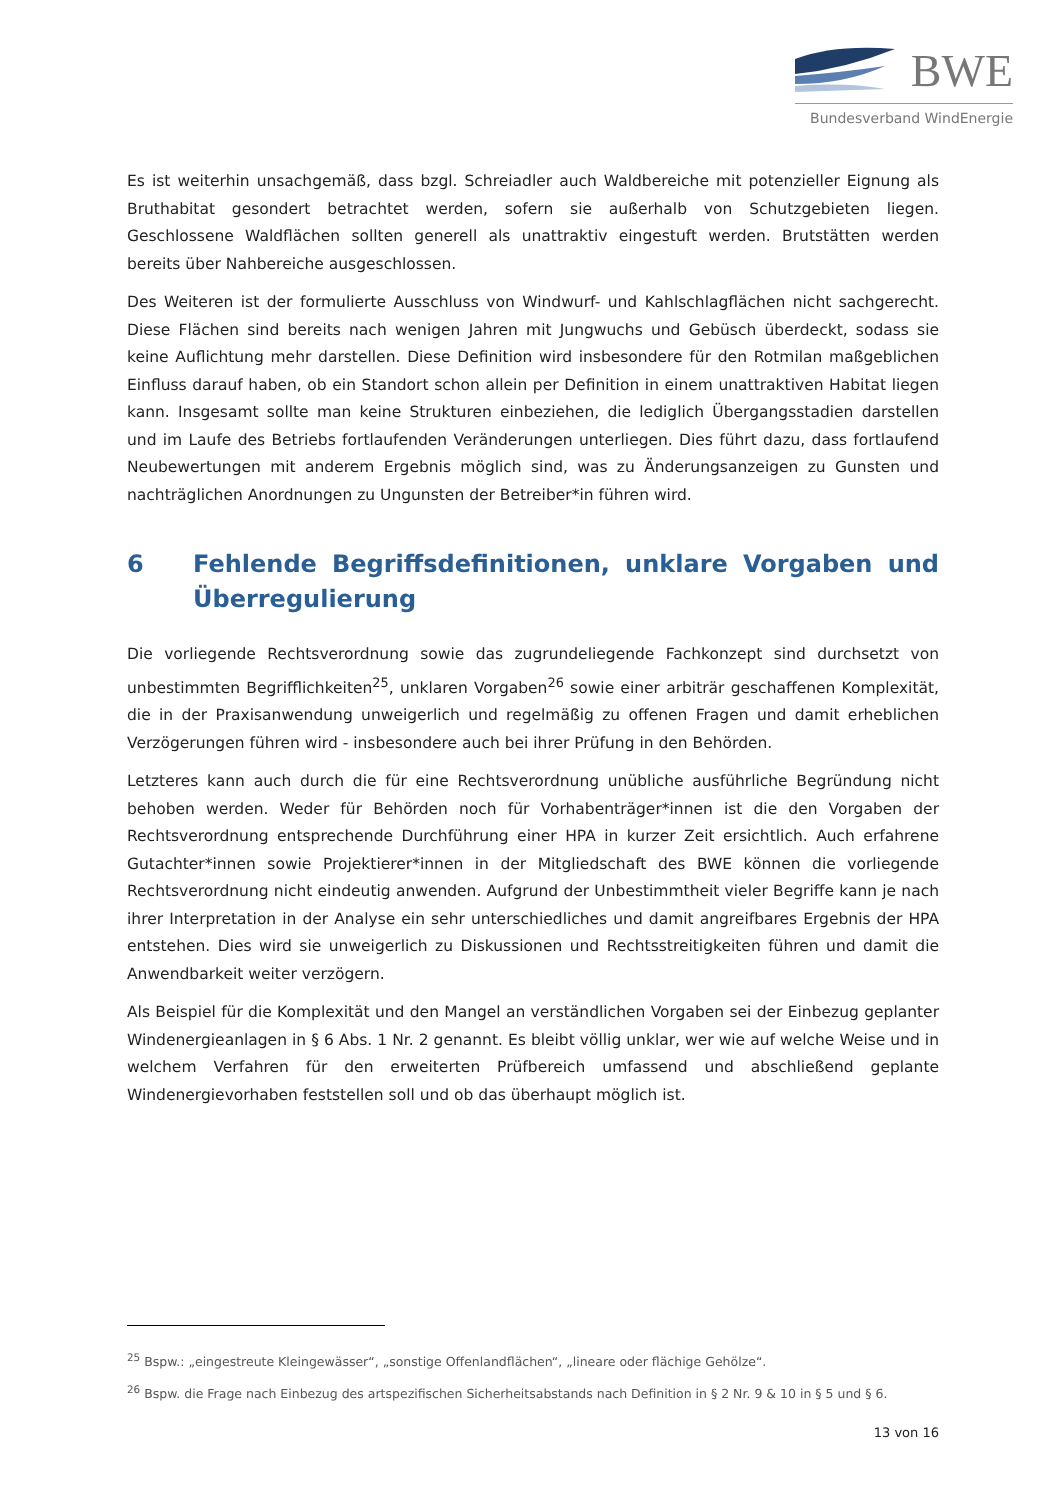BWE
Bundesverband WindEnergie
Es ist weiterhin unsachgemäß, dass bzgl. Schreiadler auch Waldbereiche mit potenzieller Eignung als Bruthabitat gesondert betrachtet werden, sofern sie außerhalb von Schutzgebieten liegen. Geschlossene Waldflächen sollten generell als unattraktiv eingestuft werden. Brutstätten werden bereits über Nahbereiche ausgeschlossen.
Des Weiteren ist der formulierte Ausschluss von Windwurf- und Kahlschlagflächen nicht sachgerecht. Diese Flächen sind bereits nach wenigen Jahren mit Jungwuchs und Gebüsch überdeckt, sodass sie keine Auflichtung mehr darstellen. Diese Definition wird insbesondere für den Rotmilan maßgeblichen Einfluss darauf haben, ob ein Standort schon allein per Definition in einem unattraktiven Habitat liegen kann. Insgesamt sollte man keine Strukturen einbeziehen, die lediglich Übergangsstadien darstellen und im Laufe des Betriebs fortlaufenden Veränderungen unterliegen. Dies führt dazu, dass fortlaufend Neubewertungen mit anderem Ergebnis möglich sind, was zu Änderungsanzeigen zu Gunsten und nachträglichen Anordnungen zu Ungunsten der Betreiber*in führen wird.
6 Fehlende Begriffsdefinitionen, unklare Vorgaben und Überregulierung
Die vorliegende Rechtsverordnung sowie das zugrundeliegende Fachkonzept sind durchsetzt von unbestimmten Begrifflichkeiten<sup>25</sup>, unklaren Vorgaben<sup>26</sup> sowie einer arbiträr geschaffenen Komplexität, die in der Praxisanwendung unweigerlich und regelmäßig zu offenen Fragen und damit erheblichen Verzögerungen führen wird - insbesondere auch bei ihrer Prüfung in den Behörden.
Letzteres kann auch durch die für eine Rechtsverordnung unübliche ausführliche Begründung nicht behoben werden. Weder für Behörden noch für Vorhabenträger*innen ist die den Vorgaben der Rechtsverordnung entsprechende Durchführung einer HPA in kurzer Zeit ersichtlich. Auch erfahrene Gutachter*innen sowie Projektierer*innen in der Mitgliedschaft des BWE können die vorliegende Rechtsverordnung nicht eindeutig anwenden. Aufgrund der Unbestimmtheit vieler Begriffe kann je nach ihrer Interpretation in der Analyse ein sehr unterschiedliches und damit angreifbares Ergebnis der HPA entstehen. Dies wird sie unweigerlich zu Diskussionen und Rechtsstreitigkeiten führen und damit die Anwendbarkeit weiter verzögern.
Als Beispiel für die Komplexität und den Mangel an verständlichen Vorgaben sei der Einbezug geplanter Windenergieanlagen in § 6 Abs. 1 Nr. 2 genannt. Es bleibt völlig unklar, wer wie auf welche Weise und in welchem Verfahren für den erweiterten Prüfbereich umfassend und abschließend geplante Windenergievorhaben feststellen soll und ob das überhaupt möglich ist.
<sup>25</sup> Bspw.: „eingestreute Kleingewässer“, „sonstige Offenlandflächen“, „lineare oder flächige Gehölze“.
<sup>26</sup> Bspw. die Frage nach Einbezug des artspezifischen Sicherheitsabstands nach Definition in § 2 Nr. 9 & 10 in § 5 und § 6.
13 von 16